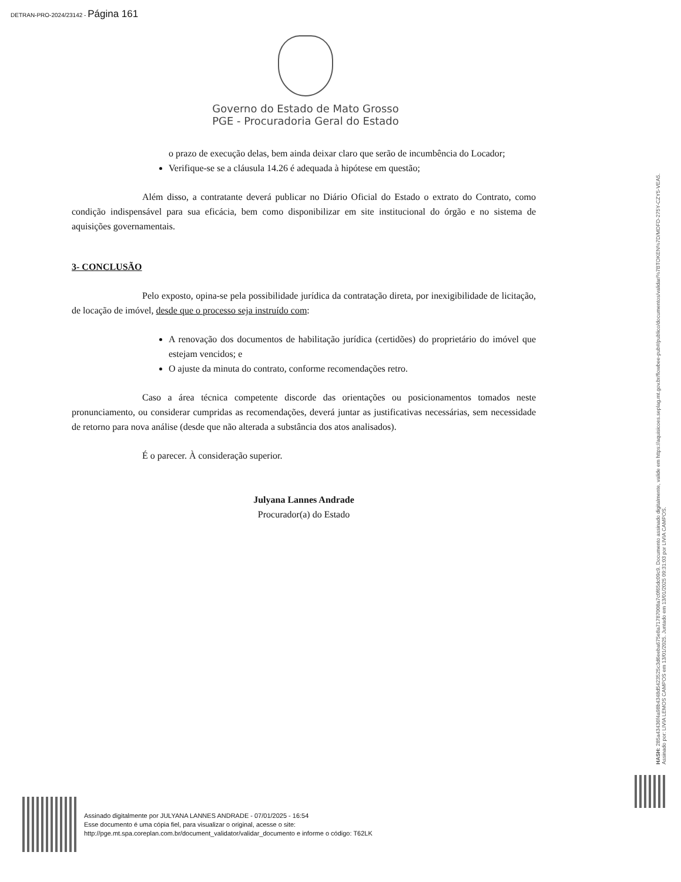DETRAN-PRO-2024/23142 - Página 161
Governo do Estado de Mato Grosso
PGE - Procuradoria Geral do Estado
o prazo de execução delas, bem ainda deixar claro que serão de incumbência do Locador;
Verifique-se se a cláusula 14.26 é adequada à hipótese em questão;
Além disso, a contratante deverá publicar no Diário Oficial do Estado o extrato do Contrato, como condição indispensável para sua eficácia, bem como disponibilizar em site institucional do órgão e no sistema de aquisições governamentais.
3- CONCLUSÃO
Pelo exposto, opina-se pela possibilidade jurídica da contratação direta, por inexigibilidade de licitação, de locação de imóvel, desde que o processo seja instruído com:
A renovação dos documentos de habilitação jurídica (certidões) do proprietário do imóvel que estejam vencidos; e
O ajuste da minuta do contrato, conforme recomendações retro.
Caso a área técnica competente discorde das orientações ou posicionamentos tomados neste pronunciamento, ou considerar cumpridas as recomendações, deverá juntar as justificativas necessárias, sem necessidade de retorno para nova análise (desde que não alterada a substância dos atos analisados).
É o parecer. À consideração superior.
Julyana Lannes Andrade
Procurador(a) do Estado
HASH: 285a43436f4a98b4348d5423525c3d6eeba675e8a71787008a7c0f65dc09c9. Documento assinado digitalmente, valide em https://aquisicoes.seplag.mt.gov.br/flowbee-pub#/publico/documentos/validar/%7BTOKEN%7D/MDFD-275Y-CZY5-VEA5.
Assinado por: LIVIA LEMOS CAMPOS em 13/01/2025. Juntado em 13/01/2025 09:31:03 por LIVIA CAMPOS.
Assinado digitalmente por JULYANA LANNES ANDRADE - 07/01/2025 - 16:54
Esse documento é uma cópia fiel, para visualizar o original, acesse o site:
http://pge.mt.spa.coreplan.com.br/document_validator/validar_documento e informe o código: T62LK